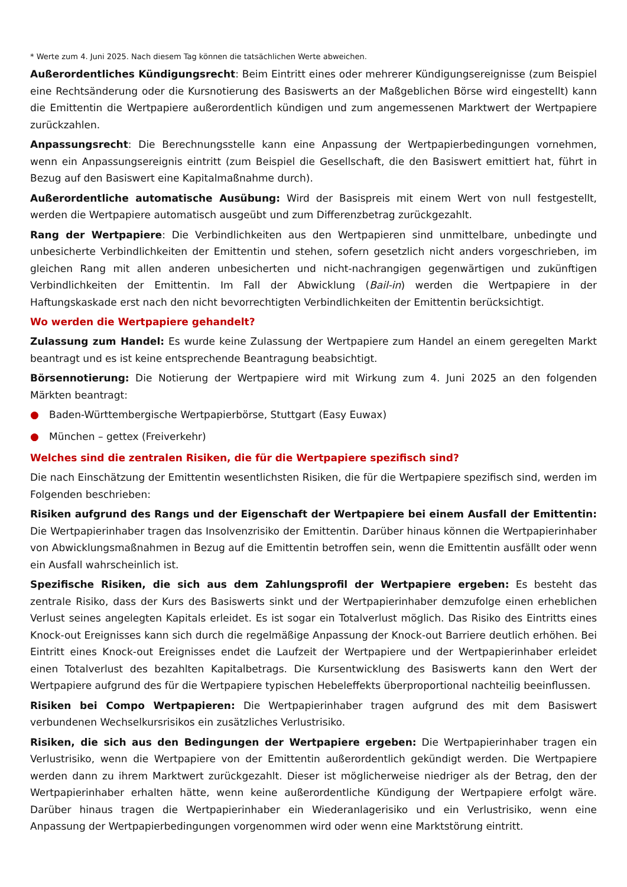* Werte zum 4. Juni 2025. Nach diesem Tag können die tatsächlichen Werte abweichen.
Außerordentliches Kündigungsrecht: Beim Eintritt eines oder mehrerer Kündigungsereignisse (zum Beispiel eine Rechtsänderung oder die Kursnotierung des Basiswerts an der Maßgeblichen Börse wird eingestellt) kann die Emittentin die Wertpapiere außerordentlich kündigen und zum angemessenen Marktwert der Wertpapiere zurückzahlen.
Anpassungsrecht: Die Berechnungsstelle kann eine Anpassung der Wertpapierbedingungen vornehmen, wenn ein Anpassungsereignis eintritt (zum Beispiel die Gesellschaft, die den Basiswert emittiert hat, führt in Bezug auf den Basiswert eine Kapitalmaßnahme durch).
Außerordentliche automatische Ausübung: Wird der Basispreis mit einem Wert von null festgestellt, werden die Wertpapiere automatisch ausgeübt und zum Differenzbetrag zurückgezahlt.
Rang der Wertpapiere: Die Verbindlichkeiten aus den Wertpapieren sind unmittelbare, unbedingte und unbesicherte Verbindlichkeiten der Emittentin und stehen, sofern gesetzlich nicht anders vorgeschrieben, im gleichen Rang mit allen anderen unbesicherten und nicht-nachrangigen gegenwärtigen und zukünftigen Verbindlichkeiten der Emittentin. Im Fall der Abwicklung (Bail-in) werden die Wertpapiere in der Haftungskaskade erst nach den nicht bevorrechtigten Verbindlichkeiten der Emittentin berücksichtigt.
Wo werden die Wertpapiere gehandelt?
Zulassung zum Handel: Es wurde keine Zulassung der Wertpapiere zum Handel an einem geregelten Markt beantragt und es ist keine entsprechende Beantragung beabsichtigt.
Börsennotierung: Die Notierung der Wertpapiere wird mit Wirkung zum 4. Juni 2025 an den folgenden Märkten beantragt:
● Baden-Württembergische Wertpapierbörse, Stuttgart (Easy Euwax)
● München – gettex (Freiverkehr)
Welches sind die zentralen Risiken, die für die Wertpapiere spezifisch sind?
Die nach Einschätzung der Emittentin wesentlichsten Risiken, die für die Wertpapiere spezifisch sind, werden im Folgenden beschrieben:
Risiken aufgrund des Rangs und der Eigenschaft der Wertpapiere bei einem Ausfall der Emittentin: Die Wertpapierinhaber tragen das Insolvenzrisiko der Emittentin. Darüber hinaus können die Wertpapierinhaber von Abwicklungsmaßnahmen in Bezug auf die Emittentin betroffen sein, wenn die Emittentin ausfällt oder wenn ein Ausfall wahrscheinlich ist.
Spezifische Risiken, die sich aus dem Zahlungsprofil der Wertpapiere ergeben: Es besteht das zentrale Risiko, dass der Kurs des Basiswerts sinkt und der Wertpapierinhaber demzufolge einen erheblichen Verlust seines angelegten Kapitals erleidet. Es ist sogar ein Totalverlust möglich. Das Risiko des Eintritts eines Knock-out Ereignisses kann sich durch die regelmäßige Anpassung der Knock-out Barriere deutlich erhöhen. Bei Eintritt eines Knock-out Ereignisses endet die Laufzeit der Wertpapiere und der Wertpapierinhaber erleidet einen Totalverlust des bezahlten Kapitalbetrags. Die Kursentwicklung des Basiswerts kann den Wert der Wertpapiere aufgrund des für die Wertpapiere typischen Hebeleffekts überproportional nachteilig beeinflussen.
Risiken bei Compo Wertpapieren: Die Wertpapierinhaber tragen aufgrund des mit dem Basiswert verbundenen Wechselkursrisikos ein zusätzliches Verlustrisiko.
Risiken, die sich aus den Bedingungen der Wertpapiere ergeben: Die Wertpapierinhaber tragen ein Verlustrisiko, wenn die Wertpapiere von der Emittentin außerordentlich gekündigt werden. Die Wertpapiere werden dann zu ihrem Marktwert zurückgezahlt. Dieser ist möglicherweise niedriger als der Betrag, den der Wertpapierinhaber erhalten hätte, wenn keine außerordentliche Kündigung der Wertpapiere erfolgt wäre. Darüber hinaus tragen die Wertpapierinhaber ein Wiederanlagerisiko und ein Verlustrisiko, wenn eine Anpassung der Wertpapierbedingungen vorgenommen wird oder wenn eine Marktstörung eintritt.